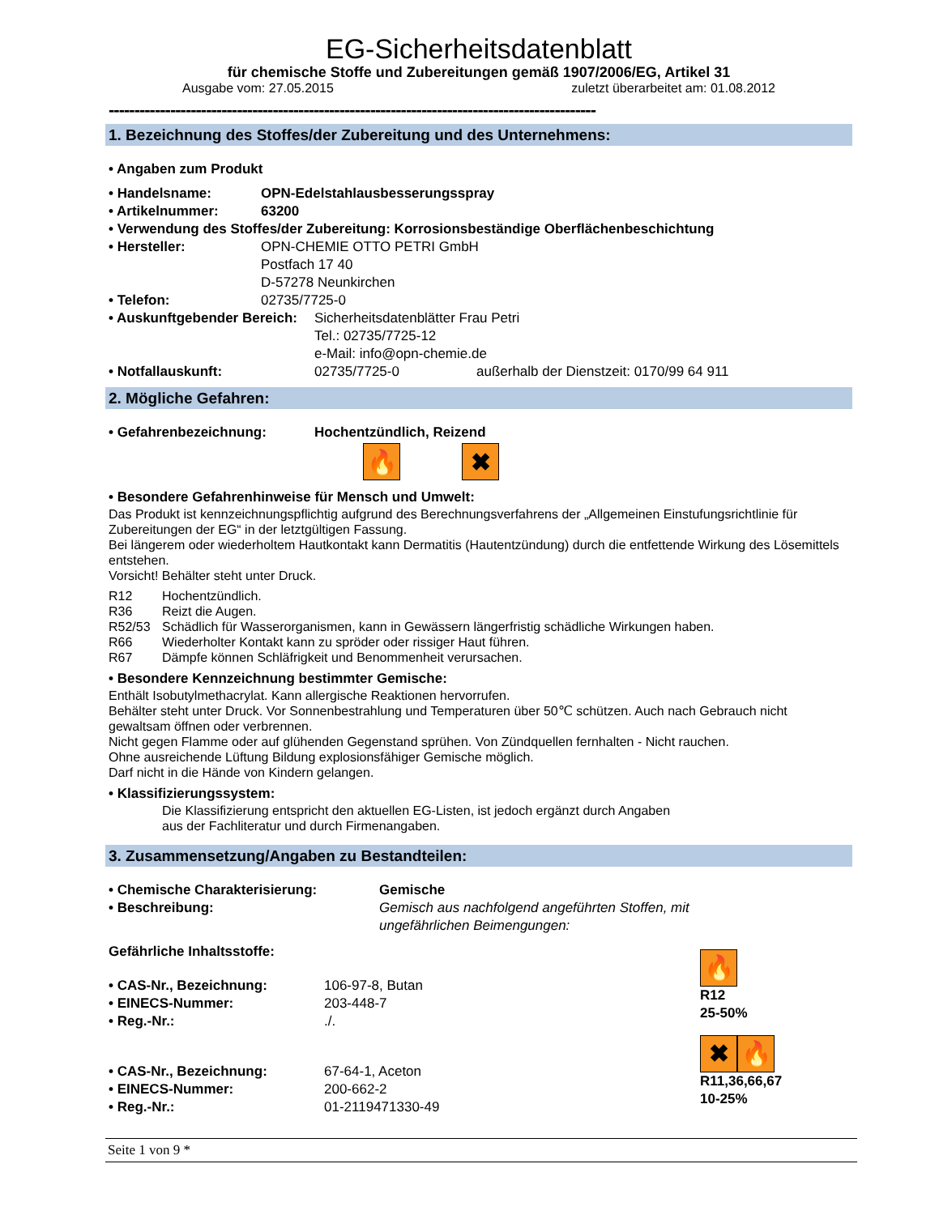EG-Sicherheitsdatenblatt
für chemische Stoffe und Zubereitungen gemäß 1907/2006/EG, Artikel 31
Ausgabe vom: 27.05.2015 zuletzt überarbeitet am: 01.08.2012
-----------------------------------------------------------------------------------------------
1. Bezeichnung des Stoffes/der Zubereitung und des Unternehmens:
• Angaben zum Produkt
• Handelsname: OPN-Edelstahlausbesserungsspray
• Artikelnummer: 63200
• Verwendung des Stoffes/der Zubereitung: Korrosionsbeständige Oberflächenbeschichtung
• Hersteller: OPN-CHEMIE OTTO PETRI GmbH
Postfach 17 40
D-57278 Neunkirchen
• Telefon: 02735/7725-0
• Auskunftgebender Bereich: Sicherheitsdatenblätter Frau Petri
Tel.: 02735/7725-12
e-Mail: info@opn-chemie.de
• Notfallauskunft: 02735/7725-0 außerhalb der Dienstzeit: 0170/99 64 911
2. Mögliche Gefahren:
• Gefahrenbezeichnung: Hochentzündlich, Reizend
🔥 ✖
• Besondere Gefahrenhinweise für Mensch und Umwelt:
Das Produkt ist kennzeichnungspflichtig aufgrund des Berechnungsverfahrens der „Allgemeinen Einstufungsrichtlinie für Zubereitungen der EG“ in der letztgültigen Fassung.
Bei längerem oder wiederholtem Hautkontakt kann Dermatitis (Hautentzündung) durch die entfettende Wirkung des Lösemittels entstehen.
Vorsicht! Behälter steht unter Druck.
R12 Hochentzündlich.
R36 Reizt die Augen.
R52/53 Schädlich für Wasserorganismen, kann in Gewässern längerfristig schädliche Wirkungen haben.
R66 Wiederholter Kontakt kann zu spröder oder rissiger Haut führen.
R67 Dämpfe können Schläfrigkeit und Benommenheit verursachen.
• Besondere Kennzeichnung bestimmter Gemische:
Enthält Isobutylmethacrylat. Kann allergische Reaktionen hervorrufen.
Behälter steht unter Druck. Vor Sonnenbestrahlung und Temperaturen über 50℃ schützen. Auch nach Gebrauch nicht gewaltsam öffnen oder verbrennen.
Nicht gegen Flamme oder auf glühenden Gegenstand sprühen. Von Zündquellen fernhalten - Nicht rauchen.
Ohne ausreichende Lüftung Bildung explosionsfähiger Gemische möglich.
Darf nicht in die Hände von Kindern gelangen.
• Klassifizierungssystem:
Die Klassifizierung entspricht den aktuellen EG-Listen, ist jedoch ergänzt durch Angaben
aus der Fachliteratur und durch Firmenangaben.
3. Zusammensetzung/Angaben zu Bestandteilen:
• Chemische Charakterisierung: Gemische
• Beschreibung: Gemisch aus nachfolgend angeführten Stoffen, mit
ungefährlichen Beimengungen:
Gefährliche Inhaltsstoffe:
• CAS-Nr., Bezeichnung: 106-97-8, Butan
• EINECS-Nummer: 203-448-7
• Reg.-Nr.:./.
🔥
R12
25-50%
• CAS-Nr., Bezeichnung: 67-64-1, Aceton
• EINECS-Nummer: 200-662-2
• Reg.-Nr.: 01-2119471330-49
✖ 🔥
R11,36,66,67
10-25%
Seite 1 von 9 *